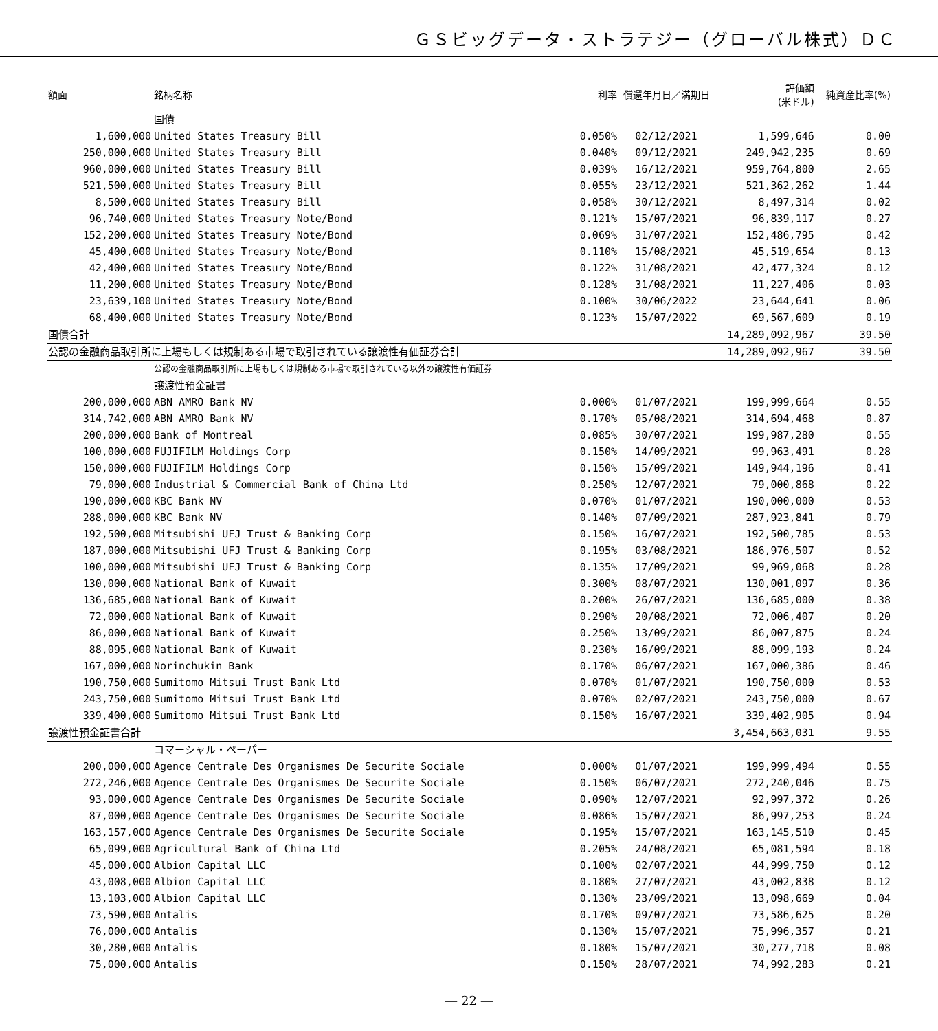ＧＳビッグデータ・ストラテジー（グローバル株式）ＤＣ
| 額面 | 銘柄名称 | 利率 | 償還年月日／満期日 | 評価額 (米ドル) | 純資産比率(%) |
| --- | --- | --- | --- | --- | --- |
| | 国債 | | | | |
| 1,600,000 | United States Treasury Bill | 0.050% | 02/12/2021 | 1,599,646 | 0.00 |
| 250,000,000 | United States Treasury Bill | 0.040% | 09/12/2021 | 249,942,235 | 0.69 |
| 960,000,000 | United States Treasury Bill | 0.039% | 16/12/2021 | 959,764,800 | 2.65 |
| 521,500,000 | United States Treasury Bill | 0.055% | 23/12/2021 | 521,362,262 | 1.44 |
| 8,500,000 | United States Treasury Bill | 0.058% | 30/12/2021 | 8,497,314 | 0.02 |
| 96,740,000 | United States Treasury Note/Bond | 0.121% | 15/07/2021 | 96,839,117 | 0.27 |
| 152,200,000 | United States Treasury Note/Bond | 0.069% | 31/07/2021 | 152,486,795 | 0.42 |
| 45,400,000 | United States Treasury Note/Bond | 0.110% | 15/08/2021 | 45,519,654 | 0.13 |
| 42,400,000 | United States Treasury Note/Bond | 0.122% | 31/08/2021 | 42,477,324 | 0.12 |
| 11,200,000 | United States Treasury Note/Bond | 0.128% | 31/08/2021 | 11,227,406 | 0.03 |
| 23,639,100 | United States Treasury Note/Bond | 0.100% | 30/06/2022 | 23,644,641 | 0.06 |
| 68,400,000 | United States Treasury Note/Bond | 0.123% | 15/07/2022 | 69,567,609 | 0.19 |
| 国債合計 | | | | 14,289,092,967 | 39.50 |
| 公認の金融商品取引所に上場もしくは規制ある市場で取引されている譲渡性有価証券合計 | | | | 14,289,092,967 | 39.50 |
| | 公認の金融商品取引所に上場もしくは規制ある市場で取引されている以外の譲渡性有価証券 | | | | |
| | 譲渡性預金証書 | | | | |
| 200,000,000 | ABN AMRO Bank NV | 0.000% | 01/07/2021 | 199,999,664 | 0.55 |
| 314,742,000 | ABN AMRO Bank NV | 0.170% | 05/08/2021 | 314,694,468 | 0.87 |
| 200,000,000 | Bank of Montreal | 0.085% | 30/07/2021 | 199,987,280 | 0.55 |
| 100,000,000 | FUJIFILM Holdings Corp | 0.150% | 14/09/2021 | 99,963,491 | 0.28 |
| 150,000,000 | FUJIFILM Holdings Corp | 0.150% | 15/09/2021 | 149,944,196 | 0.41 |
| 79,000,000 | Industrial & Commercial Bank of China Ltd | 0.250% | 12/07/2021 | 79,000,868 | 0.22 |
| 190,000,000 | KBC Bank NV | 0.070% | 01/07/2021 | 190,000,000 | 0.53 |
| 288,000,000 | KBC Bank NV | 0.140% | 07/09/2021 | 287,923,841 | 0.79 |
| 192,500,000 | Mitsubishi UFJ Trust & Banking Corp | 0.150% | 16/07/2021 | 192,500,785 | 0.53 |
| 187,000,000 | Mitsubishi UFJ Trust & Banking Corp | 0.195% | 03/08/2021 | 186,976,507 | 0.52 |
| 100,000,000 | Mitsubishi UFJ Trust & Banking Corp | 0.135% | 17/09/2021 | 99,969,068 | 0.28 |
| 130,000,000 | National Bank of Kuwait | 0.300% | 08/07/2021 | 130,001,097 | 0.36 |
| 136,685,000 | National Bank of Kuwait | 0.200% | 26/07/2021 | 136,685,000 | 0.38 |
| 72,000,000 | National Bank of Kuwait | 0.290% | 20/08/2021 | 72,006,407 | 0.20 |
| 86,000,000 | National Bank of Kuwait | 0.250% | 13/09/2021 | 86,007,875 | 0.24 |
| 88,095,000 | National Bank of Kuwait | 0.230% | 16/09/2021 | 88,099,193 | 0.24 |
| 167,000,000 | Norinchukin Bank | 0.170% | 06/07/2021 | 167,000,386 | 0.46 |
| 190,750,000 | Sumitomo Mitsui Trust Bank Ltd | 0.070% | 01/07/2021 | 190,750,000 | 0.53 |
| 243,750,000 | Sumitomo Mitsui Trust Bank Ltd | 0.070% | 02/07/2021 | 243,750,000 | 0.67 |
| 339,400,000 | Sumitomo Mitsui Trust Bank Ltd | 0.150% | 16/07/2021 | 339,402,905 | 0.94 |
| 譲渡性預金証書合計 | | | | 3,454,663,031 | 9.55 |
| | コマーシャル・ペーパー | | | | |
| 200,000,000 | Agence Centrale Des Organismes De Securite Sociale | 0.000% | 01/07/2021 | 199,999,494 | 0.55 |
| 272,246,000 | Agence Centrale Des Organismes De Securite Sociale | 0.150% | 06/07/2021 | 272,240,046 | 0.75 |
| 93,000,000 | Agence Centrale Des Organismes De Securite Sociale | 0.090% | 12/07/2021 | 92,997,372 | 0.26 |
| 87,000,000 | Agence Centrale Des Organismes De Securite Sociale | 0.086% | 15/07/2021 | 86,997,253 | 0.24 |
| 163,157,000 | Agence Centrale Des Organismes De Securite Sociale | 0.195% | 15/07/2021 | 163,145,510 | 0.45 |
| 65,099,000 | Agricultural Bank of China Ltd | 0.205% | 24/08/2021 | 65,081,594 | 0.18 |
| 45,000,000 | Albion Capital LLC | 0.100% | 02/07/2021 | 44,999,750 | 0.12 |
| 43,008,000 | Albion Capital LLC | 0.180% | 27/07/2021 | 43,002,838 | 0.12 |
| 13,103,000 | Albion Capital LLC | 0.130% | 23/09/2021 | 13,098,669 | 0.04 |
| 73,590,000 | Antalis | 0.170% | 09/07/2021 | 73,586,625 | 0.20 |
| 76,000,000 | Antalis | 0.130% | 15/07/2021 | 75,996,357 | 0.21 |
| 30,280,000 | Antalis | 0.180% | 15/07/2021 | 30,277,718 | 0.08 |
| 75,000,000 | Antalis | 0.150% | 28/07/2021 | 74,992,283 | 0.21 |
― 22 ―